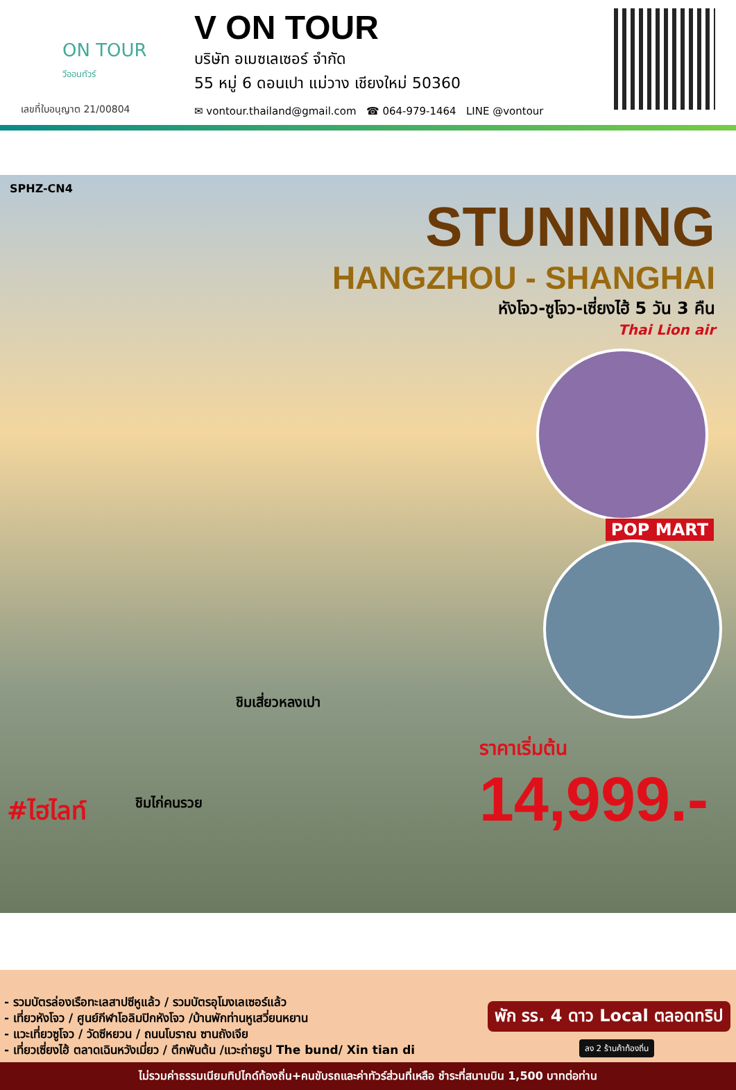ON TOUR
วีออนทัวร์
เลขที่ใบอนุญาต 21/00804
V ON TOUR
บริษัท อเมซเลเซอร์ จำกัด
55 หมู่ 6 ดอนเปา แม่วาง เชียงใหม่ 50360
✉ vontour.thailand@gmail.com ☎ 064-979-1464 LINE @vontour
SPHZ-CN4
STUNNING
HANGZHOU - SHANGHAI
หังโจว-ซูโจว-เซี่ยงไฮ้ 5 วัน 3 คืน
Thai Lion air
POP MART
ชิมเสี่ยวหลงเปา
ราคาเริ่มต้น
14,999.-
#ไฮไลท์ ชิมไก่คนรวย
- รวมบัตรล่องเรือทะเลสาปซีหูแล้ว / รวมบัตรอุโมงเลเซอร์แล้ว
- เที่ยวหังโจว / ศูนย์กีฬาโอลิมปิกหังโจว /บ้านพักท่านหูเสวี่ยนหยาน
- แวะเที่ยวซูโจว / วัดซีหยวน / ถนนโบราณ ซานถังเจีย
- เที่ยวเซี่ยงไฮ้ ตลาดเฉินหวังเมี่ยว / ตึกพันต้น /แวะถ่ายรูป The bund/ Xin tian di
พัก รร. 4 ดาว Local ตลอดทริป
ลง 2 ร้านค้าท้องถิ่น
ไม่รวมค่าธรรมเนียมทิปไกด์ท้องถิ่น+คนขับรถและค่าทัวร์ส่วนที่เหลือ ชำระที่สนามบิน 1,500 บาทต่อท่าน